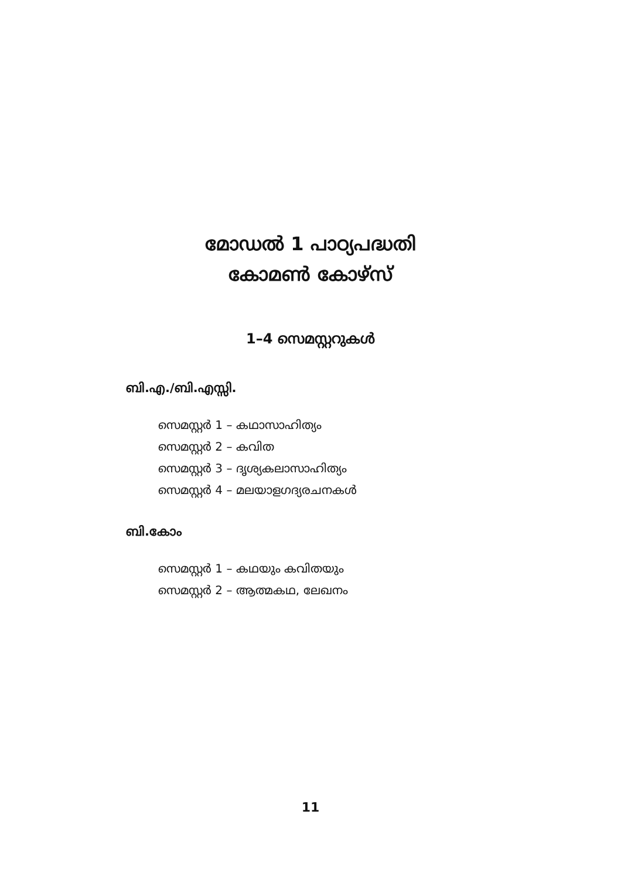മോഡൽ 1 പാഠ്യപദ്ധതി
കോമൺ കോഴ്സ്
1–4 സെമസ്റ്ററുകൾ
ബി.എ./ബി.എസ്സി.
സെമസ്റ്റർ 1 – കഥാസാഹിത്യം
സെമസ്റ്റർ 2 – കവിത
സെമസ്റ്റർ 3 – ദൃശ്യകലാസാഹിത്യം
സെമസ്റ്റർ 4 – മലയാളഗദ്യരചനകൾ
ബി.കോം
സെമസ്റ്റർ 1 – കഥയും കവിതയും
സെമസ്റ്റർ 2 – ആത്മകഥ, ലേഖനം
11